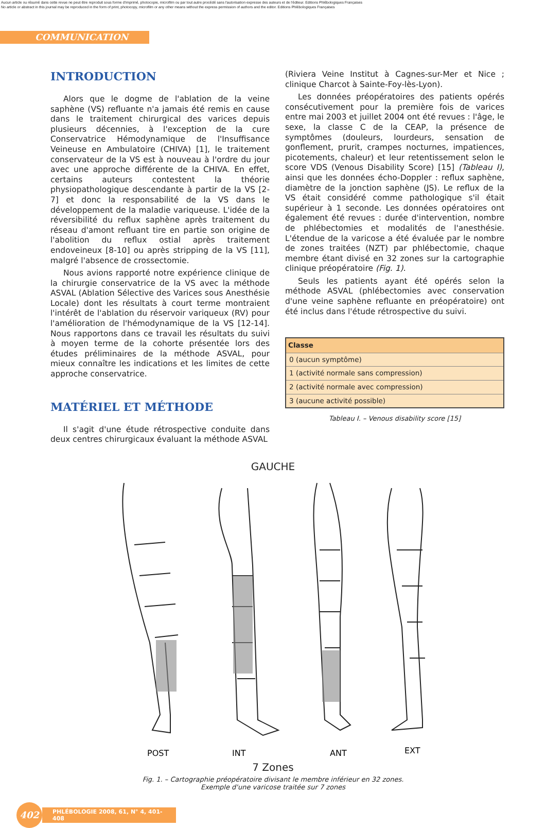Aucun article ou résumé dans cette revue ne peut être reproduit sous forme d'imprimé, photocopie, microfilm ou par tout autre procédé sans l'autorisation expresse des auteurs et de l'éditeur. Editions Phlébologiques Françaises
No article or abstract in this journal may be reproduced in the form of print, photocopy, microfilm or any other means without the express permission of authors and the editor. Editions Phlébologiques Françaises
COMMUNICATION
INTRODUCTION
Alors que le dogme de l'ablation de la veine saphène (VS) refluante n'a jamais été remis en cause dans le traitement chirurgical des varices depuis plusieurs décennies, à l'exception de la cure Conservatrice Hémodynamique de l'Insuffisance Veineuse en Ambulatoire (CHIVA) [1], le traitement conservateur de la VS est à nouveau à l'ordre du jour avec une approche différente de la CHIVA. En effet, certains auteurs contestent la théorie physiopathologique descendante à partir de la VS [2-7] et donc la responsabilité de la VS dans le développement de la maladie variqueuse. L'idée de la réversibilité du reflux saphène après traitement du réseau d'amont refluant tire en partie son origine de l'abolition du reflux ostial après traitement endoveineux [8-10] ou après stripping de la VS [11], malgré l'absence de crossectomie.
Nous avions rapporté notre expérience clinique de la chirurgie conservatrice de la VS avec la méthode ASVAL (Ablation Sélective des Varices sous Anesthésie Locale) dont les résultats à court terme montraient l'intérêt de l'ablation du réservoir variqueux (RV) pour l'amélioration de l'hémodynamique de la VS [12-14]. Nous rapportons dans ce travail les résultats du suivi à moyen terme de la cohorte présentée lors des études préliminaires de la méthode ASVAL, pour mieux connaître les indications et les limites de cette approche conservatrice.
MATÉRIEL ET MÉTHODE
Il s'agit d'une étude rétrospective conduite dans deux centres chirurgicaux évaluant la méthode ASVAL
(Riviera Veine Institut à Cagnes-sur-Mer et Nice ; clinique Charcot à Sainte-Foy-lès-Lyon).
Les données préopératoires des patients opérés consécutivement pour la première fois de varices entre mai 2003 et juillet 2004 ont été revues : l'âge, le sexe, la classe C de la CEAP, la présence de symptômes (douleurs, lourdeurs, sensation de gonflement, prurit, crampes nocturnes, impatiences, picotements, chaleur) et leur retentissement selon le score VDS (Venous Disability Score) [15] (Tableau I), ainsi que les données écho-Doppler : reflux saphène, diamètre de la jonction saphène (JS). Le reflux de la VS était considéré comme pathologique s'il était supérieur à 1 seconde. Les données opératoires ont également été revues : durée d'intervention, nombre de phlébectomies et modalités de l'anesthésie. L'étendue de la varicose a été évaluée par le nombre de zones traitées (NZT) par phlébectomie, chaque membre étant divisé en 32 zones sur la cartographie clinique préopératoire (Fig. 1).
Seuls les patients ayant été opérés selon la méthode ASVAL (phlébectomies avec conservation d'une veine saphène refluante en préopératoire) ont été inclus dans l'étude rétrospective du suivi.
| Classe |
| --- |
| 0 (aucun symptôme) |
| 1 (activité normale sans compression) |
| 2 (activité normale avec compression) |
| 3 (aucune activité possible) |
Tableau I. – Venous disability score [15]
GAUCHE
POST
INT
ANT
EXT
7 Zones
Fig. 1. – Cartographie préopératoire divisant le membre inférieur en 32 zones.
Exemple d'une varicose traitée sur 7 zones
402
PHLÉBOLOGIE 2008, 61, N° 4, 401-408